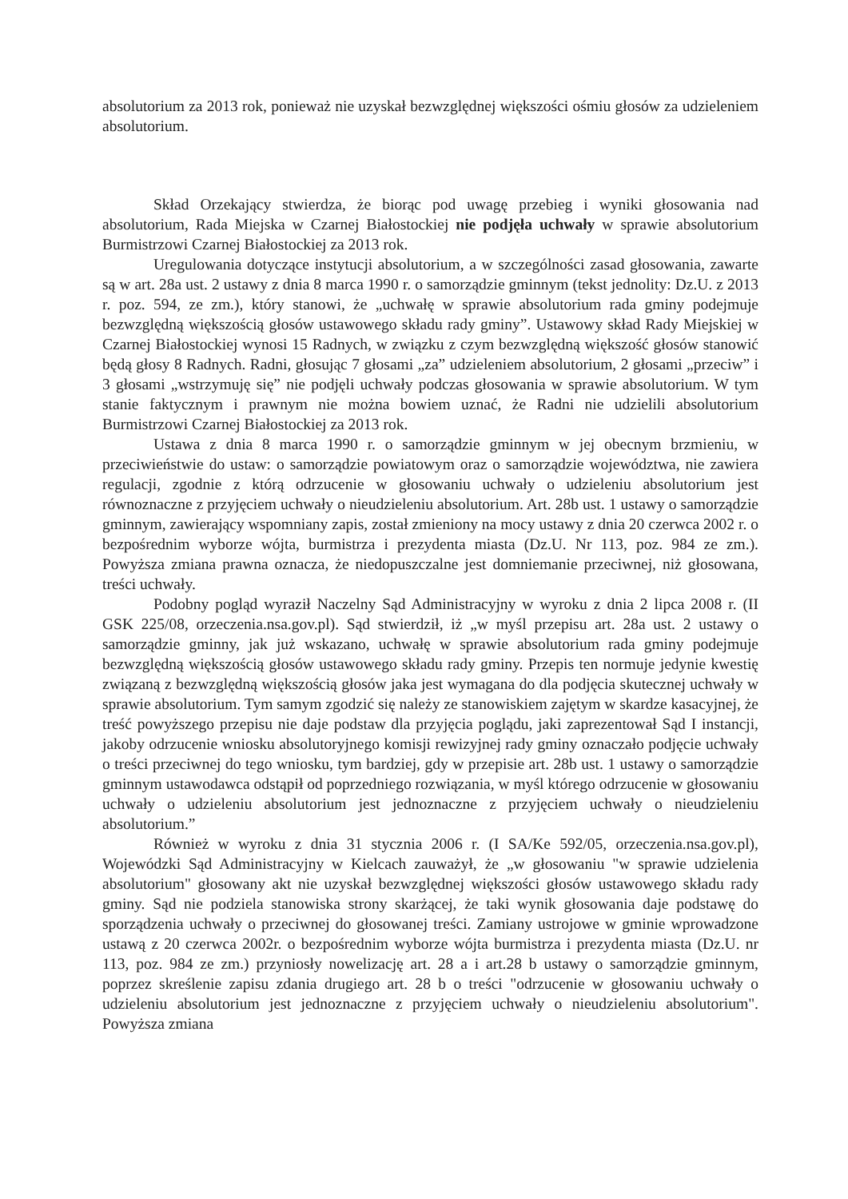absolutorium za 2013 rok, ponieważ nie uzyskał bezwzględnej większości ośmiu głosów za udzieleniem absolutorium.
Skład Orzekający stwierdza, że biorąc pod uwagę przebieg i wyniki głosowania nad absolutorium, Rada Miejska w Czarnej Białostockiej nie podjęła uchwały w sprawie absolutorium Burmistrzowi Czarnej Białostockiej za 2013 rok.
Uregulowania dotyczące instytucji absolutorium, a w szczególności zasad głosowania, zawarte są w art. 28a ust. 2 ustawy z dnia 8 marca 1990 r. o samorządzie gminnym (tekst jednolity: Dz.U. z 2013 r. poz. 594, ze zm.), który stanowi, że „uchwałę w sprawie absolutorium rada gminy podejmuje bezwzględną większością głosów ustawowego składu rady gminy”. Ustawowy skład Rady Miejskiej w Czarnej Białostockiej wynosi 15 Radnych, w związku z czym bezwzględną większość głosów stanowić będą głosy 8 Radnych. Radni, głosując 7 głosami „za” udzieleniem absolutorium, 2 głosami „przeciw” i 3 głosami „wstrzymuję się” nie podjęli uchwały podczas głosowania w sprawie absolutorium. W tym stanie faktycznym i prawnym nie można bowiem uznać, że Radni nie udzielili absolutorium Burmistrzowi Czarnej Białostockiej za 2013 rok.
Ustawa z dnia 8 marca 1990 r. o samorządzie gminnym w jej obecnym brzmieniu, w przeciwieństwie do ustaw: o samorządzie powiatowym oraz o samorządzie województwa, nie zawiera regulacji, zgodnie z którą odrzucenie w głosowaniu uchwały o udzieleniu absolutorium jest równoznaczne z przyjęciem uchwały o nieudzieleniu absolutorium. Art. 28b ust. 1 ustawy o samorządzie gminnym, zawierający wspomniany zapis, został zmieniony na mocy ustawy z dnia 20 czerwca 2002 r. o bezpośrednim wyborze wójta, burmistrza i prezydenta miasta (Dz.U. Nr 113, poz. 984 ze zm.). Powyższa zmiana prawna oznacza, że niedopuszczalne jest domniemanie przeciwnej, niż głosowana, treści uchwały.
Podobny pogląd wyraził Naczelny Sąd Administracyjny w wyroku z dnia 2 lipca 2008 r. (II GSK 225/08, orzeczenia.nsa.gov.pl). Sąd stwierdził, iż „w myśl przepisu art. 28a ust. 2 ustawy o samorządzie gminny, jak już wskazano, uchwałę w sprawie absolutorium rada gminy podejmuje bezwzględną większością głosów ustawowego składu rady gminy. Przepis ten normuje jedynie kwestię związaną z bezwzględną większością głosów jaka jest wymagana do dla podjęcia skutecznej uchwały w sprawie absolutorium. Tym samym zgodzić się należy ze stanowiskiem zajętym w skardze kasacyjnej, że treść powyższego przepisu nie daje podstaw dla przyjęcia poglądu, jaki zaprezentował Sąd I instancji, jakoby odrzucenie wniosku absolutoryjnego komisji rewizyjnej rady gminy oznaczało podjęcie uchwały o treści przeciwnej do tego wniosku, tym bardziej, gdy w przepisie art. 28b ust. 1 ustawy o samorządzie gminnym ustawodawca odstąpił od poprzedniego rozwiązania, w myśl którego odrzucenie w głosowaniu uchwały o udzieleniu absolutorium jest jednoznaczne z przyjęciem uchwały o nieudzieleniu absolutorium.”
Również w wyroku z dnia 31 stycznia 2006 r. (I SA/Ke 592/05, orzeczenia.nsa.gov.pl), Wojewódzki Sąd Administracyjny w Kielcach zauważył, że „w głosowaniu "w sprawie udzielenia absolutorium" głosowany akt nie uzyskał bezwzględnej większości głosów ustawowego składu rady gminy. Sąd nie podziela stanowiska strony skarżącej, że taki wynik głosowania daje podstawę do sporządzenia uchwały o przeciwnej do głosowanej treści. Zamiany ustrojowe w gminie wprowadzone ustawą z 20 czerwca 2002r. o bezpośrednim wyborze wójta burmistrza i prezydenta miasta (Dz.U. nr 113, poz. 984 ze zm.) przyniosły nowelizację art. 28 a i art.28 b ustawy o samorządzie gminnym, poprzez skreślenie zapisu zdania drugiego art. 28 b o treści "odrzucenie w głosowaniu uchwały o udzieleniu absolutorium jest jednoznaczne z przyjęciem uchwały o nieudzieleniu absolutorium". Powyższa zmiana